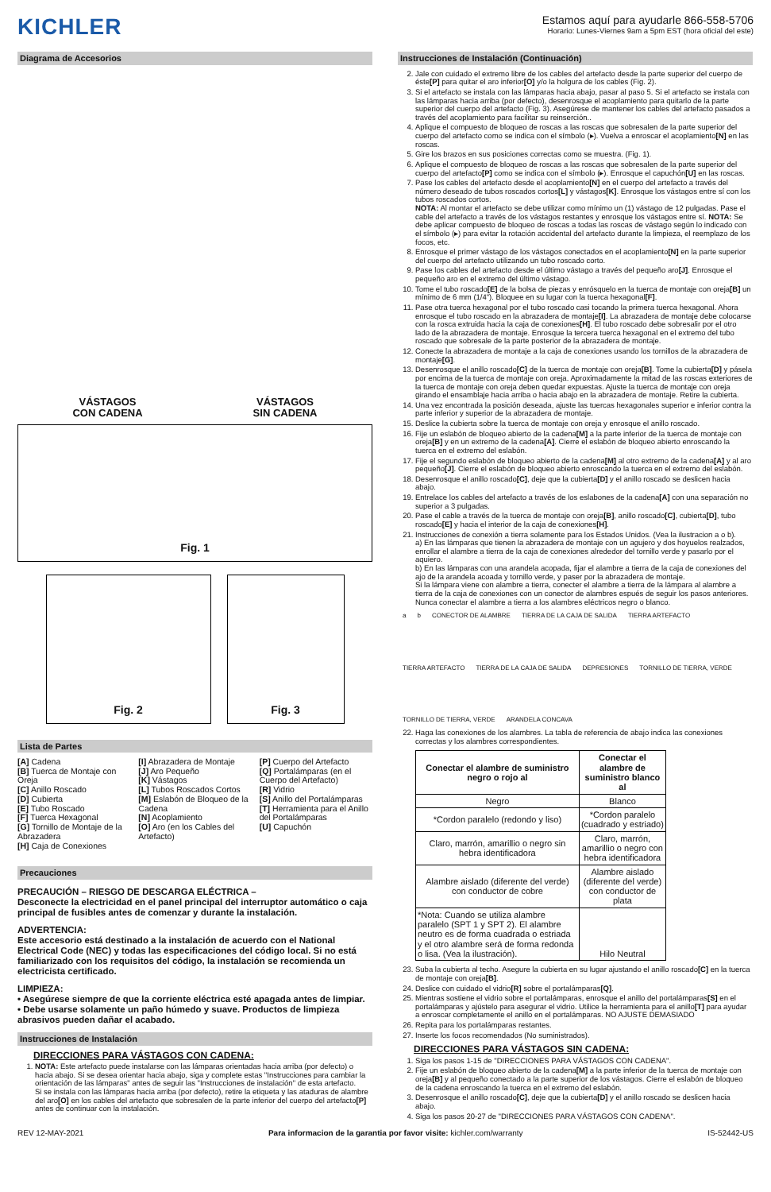KICHLER
Estamos aquí para ayudarle 866-558-5706
Horario: Lunes-Viernes 9am a 5pm EST (hora oficial del este)
Diagrama de Accesorios
VÁSTAGOS
CON CADENA
VÁSTAGOS
SIN CADENA
Fig. 1
Fig. 2 Fig. 3
Lista de Partes
[A] Cadena
[B] Tuerca de Montaje con Oreja
[C] Anillo Roscado
[D] Cubierta
[E] Tubo Roscado
[F] Tuerca Hexagonal
[G] Tornillo de Montaje de la Abrazadera
[H] Caja de Conexiones
[I] Abrazadera de Montaje
[J] Aro Pequeño
[K] Vástagos
[L] Tubos Roscados Cortos
[M] Eslabón de Bloqueo de la Cadena
[N] Acoplamiento
[O] Aro (en los Cables del Artefacto)
[P] Cuerpo del Artefacto
[Q] Portalámparas (en el Cuerpo del Artefacto)
[R] Vidrio
[S] Anillo del Portalámparas
[T] Herramienta para el Anillo del Portalámparas
[U] Capuchón
Precauciones
PRECAUCIÓN – RIESGO DE DESCARGA ELÉCTRICA –
Desconecte la electricidad en el panel principal del interruptor automático o caja principal de fusibles antes de comenzar y durante la instalación.
ADVERTENCIA:
Este accesorio está destinado a la instalación de acuerdo con el National Electrical Code (NEC) y todas las especificaciones del código local. Si no está familiarizado con los requisitos del código, la instalación se recomienda un electricista certificado.
LIMPIEZA:
• Asegúrese siempre de que la corriente eléctrica esté apagada antes de limpiar.
• Debe usarse solamente un paño húmedo y suave. Productos de limpieza abrasivos pueden dañar el acabado.
Instrucciones de Instalación
DIRECCIONES PARA VÁSTAGOS CON CADENA:
1. NOTA: Este artefacto puede instalarse con las lámparas orientadas hacia arriba (por defecto) o hacia abajo. Si se desea orientar hacia abajo, siga y complete estas "Instrucciones para cambiar la orientación de las lámparas" antes de seguir las "Instrucciones de instalación" de esta artefacto.
Si se instala con las lámparas hacia arriba (por defecto), retire la etiqueta y las ataduras de alambre del aro[O] en los cables del artefacto que sobresalen de la parte inferior del cuerpo del artefacto[P] antes de continuar con la instalación.
Instrucciones de Instalación (Continuación)
2. Jale con cuidado el extremo libre de los cables del artefacto desde la parte superior del cuerpo de éste[P] para quitar el aro inferior[O] y/o la holgura de los cables (Fig. 2).
3. Si el artefacto se instala con las lámparas hacia abajo, pasar al paso 5. Si el artefacto se instala con las lámparas hacia arriba (por defecto), desenrosque el acoplamiento para quitarlo de la parte superior del cuerpo del artefacto (Fig. 3). Asegúrese de mantener los cables del artefacto pasados a través del acoplamiento para facilitar su reinserción..
4. Aplique el compuesto de bloqueo de roscas a las roscas que sobresalen de la parte superior del cuerpo del artefacto como se indica con el símbolo (▸). Vuelva a enroscar el acoplamiento[N] en las roscas.
5. Gire los brazos en sus posiciones correctas como se muestra. (Fig. 1).
6. Aplique el compuesto de bloqueo de roscas a las roscas que sobresalen de la parte superior del cuerpo del artefacto[P] como se indica con el símbolo (▸). Enrosque el capuchón[U] en las roscas.
7. Pase los cables del artefacto desde el acoplamiento[N] en el cuerpo del artefacto a través del número deseado de tubos roscados cortos[L] y vástagos[K]. Enrosque los vástagos entre sí con los tubos roscados cortos.
NOTA: Al montar el artefacto se debe utilizar como mínimo un (1) vástago de 12 pulgadas. Pase el cable del artefacto a través de los vástagos restantes y enrosque los vástagos entre sí. NOTA: Se debe aplicar compuesto de bloqueo de roscas a todas las roscas de vástago según lo indicado con el símbolo (▸) para evitar la rotación accidental del artefacto durante la limpieza, el reemplazo de los focos, etc.
8. Enrosque el primer vástago de los vástagos conectados en el acoplamiento[N] en la parte superior del cuerpo del artefacto utilizando un tubo roscado corto.
9. Pase los cables del artefacto desde el último vástago a través del pequeño aro[J]. Enrosque el pequeño aro en el extremo del último vástago.
10. Tome el tubo roscado[E] de la bolsa de piezas y enrósquelo en la tuerca de montaje con oreja[B] un mínimo de 6 mm (1/4"). Bloquee en su lugar con la tuerca hexagonal[F].
11. Pase otra tuerca hexagonal por el tubo roscado casi tocando la primera tuerca hexagonal. Ahora enrosque el tubo roscado en la abrazadera de montaje[I]. La abrazadera de montaje debe colocarse con la rosca extruida hacia la caja de conexiones[H]. El tubo roscado debe sobresalir por el otro lado de la abrazadera de montaje. Enrosque la tercera tuerca hexagonal en el extremo del tubo roscado que sobresale de la parte posterior de la abrazadera de montaje.
12. Conecte la abrazadera de montaje a la caja de conexiones usando los tornillos de la abrazadera de montaje[G].
13. Desenrosque el anillo roscado[C] de la tuerca de montaje con oreja[B]. Tome la cubierta[D] y pásela por encima de la tuerca de montaje con oreja. Aproximadamente la mitad de las roscas exteriores de la tuerca de montaje con oreja deben quedar expuestas. Ajuste la tuerca de montaje con oreja girando el ensamblaje hacia arriba o hacia abajo en la abrazadera de montaje. Retire la cubierta.
14. Una vez encontrada la posición deseada, ajuste las tuercas hexagonales superior e inferior contra la parte inferior y superior de la abrazadera de montaje.
15. Deslice la cubierta sobre la tuerca de montaje con oreja y enrosque el anillo roscado.
16. Fije un eslabón de bloqueo abierto de la cadena[M] a la parte inferior de la tuerca de montaje con oreja[B] y en un extremo de la cadena[A]. Cierre el eslabón de bloqueo abierto enroscando la tuerca en el extremo del eslabón.
17. Fije el segundo eslabón de bloqueo abierto de la cadena[M] al otro extremo de la cadena[A] y al aro pequeño[J]. Cierre el eslabón de bloqueo abierto enroscando la tuerca en el extremo del eslabón.
18. Desenrosque el anillo roscado[C], deje que la cubierta[D] y el anillo roscado se deslicen hacia abajo.
19. Entrelace los cables del artefacto a través de los eslabones de la cadena[A] con una separación no superior a 3 pulgadas.
20. Pase el cable a través de la tuerca de montaje con oreja[B], anillo roscado[C], cubierta[D], tubo roscado[E] y hacia el interior de la caja de conexiones[H].
21. Instrucciones de conexión a tierra solamente para los Estados Unidos. (Vea la ilustracion a o b).
a) En las lámparas que tienen la abrazadera de montaje con un agujero y dos hoyuelos realzados, enrollar el alambre a tierra de la caja de conexiones alrededor del tornillo verde y pasarlo por el aquiero.
b) En las lámparas con una arandela acopada, fijar el alambre a tierra de la caja de conexiones del ajo de la arandela acoada y tornillo verde, y paser por la abrazadera de montaje.
Si la lámpara viene con alambre a tierra, conecter el alambre a tierra de la lámpara al alambre a tierra de la caja de conexiones con un conector de alambres espués de seguir los pasos anteriores. Nunca conectar el alambre a tierra a los alambres eléctricos negro o blanco.
a b CONECTOR DE ALAMBRE TIERRA DE LA CAJA DE SALIDA TIERRA ARTEFACTO TIERRA ARTEFACTO TIERRA DE LA CAJA DE SALIDA DEPRESIONES TORNILLO DE TIERRA, VERDE TORNILLO DE TIERRA, VERDE ARANDELA CONCAVA
22. Haga las conexiones de los alambres. La tabla de referencia de abajo indica las conexiones correctas y los alambres correspondientes.
| Conectar el alambre de suministro negro o rojo al | Conectar el alambre de suministro blanco al |
| --- | --- |
| Negro | Blanco |
| *Cordon paralelo (redondo y liso) | *Cordon paralelo (cuadrado y estriado) |
| Claro, marrón, amarillio o negro sin hebra identificadora | Claro, marrón, amarillio o negro con hebra identificadora |
| Alambre aislado (diferente del verde) con conductor de cobre | Alambre aislado (diferente del verde) con conductor de plata |
| *Nota: Cuando se utiliza alambre paralelo (SPT 1 y SPT 2). El alambre neutro es de forma cuadrada o estriada y el otro alambre será de forma redonda o lisa. (Vea la ilustración). | Hilo Neutral |
23. Suba la cubierta al techo. Asegure la cubierta en su lugar ajustando el anillo roscado[C] en la tuerca de montaje con oreja[B].
24. Deslice con cuidado el vidrio[R] sobre el portalámparas[Q].
25. Mientras sostiene el vidrio sobre el portalámparas, enrosque el anillo del portalámparas[S] en el portalámparas y ajústelo para asegurar el vidrio. Utilice la herramienta para el anillo[T] para ayudar a enroscar completamente el anillo en el portalámparas. NO AJUSTE DEMASIADO
26. Repita para los portalámparas restantes.
27. Inserte los focos recomendados (No suministrados).
DIRECCIONES PARA VÁSTAGOS SIN CADENA:
1. Siga los pasos 1-15 de "DIRECCIONES PARA VÁSTAGOS CON CADENA".
2. Fije un eslabón de bloqueo abierto de la cadena[M] a la parte inferior de la tuerca de montaje con oreja[B] y al pequeño conectado a la parte superior de los vástagos. Cierre el eslabón de bloqueo de la cadena enroscando la tuerca en el extremo del eslabón.
3. Desenrosque el anillo roscado[C], deje que la cubierta[D] y el anillo roscado se deslicen hacia abajo.
4. Siga los pasos 20-27 de "DIRECCIONES PARA VÁSTAGOS CON CADENA".
REV 12-MAY-2021 Para informacion de la garantia por favor visite: kichler.com/warranty IS-52442-US